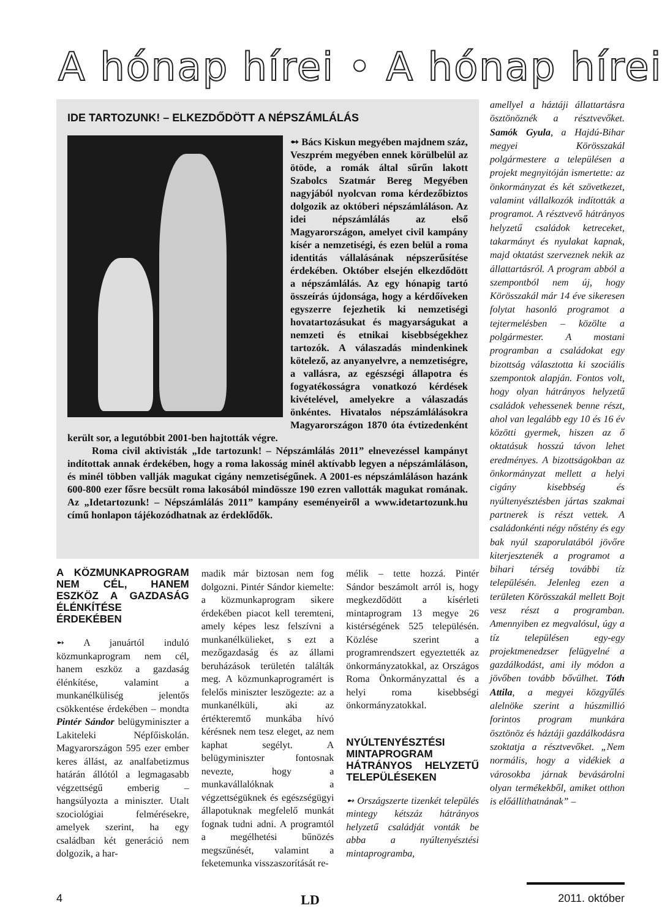A hónap hírei • A hónap hírei
IDE TARTOZUNK! – ELKEZDŐDÖTT A NÉPSZÁMLÁLÁS
➻ Bács Kiskun megyében majdnem száz, Veszprém megyében ennek körülbelül az ötöde, a romák által sűrűn lakott Szabolcs Szatmár Bereg Megyében nagyjából nyolcvan roma kérdezőbiztos dolgozik az októberi népszámláláson. Az idei népszámlálás az első Magyarországon, amelyet civil kampány kísér a nemzetiségi, és ezen belül a roma identitás vállalásának népszerűsítése érdekében. Október elsején elkezdődött a népszámlálás. Az egy hónapig tartó összeírás újdonsága, hogy a kérdőíveken egyszerre fejezhetik ki nemzetiségi hovatartozásukat és magyarságukat a nemzeti és etnikai kisebbségekhez tartozók. A válaszadás mindenkinek kötelező, az anyanyelvre, a nemzetiségre, a vallásra, az egészségi állapotra és fogyatékosságra vonatkozó kérdések kivételével, amelyekre a válaszadás önkéntes. Hivatalos népszámlálásokra Magyarországon 1870 óta évtizedenként került sor, a legutóbbit 2001-ben hajtották végre.
Roma civil aktivisták „Ide tartozunk! – Népszámlálás 2011” elnevezéssel kampányt indítottak annak érdekében, hogy a roma lakosság minél aktívabb legyen a népszámláláson, és minél többen vallják magukat cigány nemzetiségűnek. A 2001-es népszámláláson hazánk 600-800 ezer fősre becsült roma lakosából mindössze 190 ezren vallották magukat romának. Az „Idetartozunk! – Népszámlálás 2011” kampány eseményeiről a www.idetartozunk.hu című honlapon tájékozódhatnak az érdeklődők.
amellyel a háztáji állattartásra ösztönöznék a résztvevőket. Samók Gyula, a Hajdú-Bihar megyei Körösszakál polgármestere a településen a projekt megnyitóján ismertette: az önkormányzat és két szövetkezet, valamint vállalkozók indították a programot. A résztvevő hátrányos helyzetű családok ketreceket, takarmányt és nyulakat kapnak, majd oktatást szerveznek nekik az állattartásról. A program abból a szempontból nem új, hogy Körösszakál már 14 éve sikeresen folytat hasonló programot a tejtermelésben – közölte a polgármester. A mostani programban a családokat egy bizottság választotta ki szociális szempontok alapján. Fontos volt, hogy olyan hátrányos helyzetű családok vehessenek benne részt, ahol van legalább egy 10 és 16 év közötti gyermek, hiszen az ő oktatásuk hosszú távon lehet eredményes. A bizottságokban az önkormányzat mellett a helyi cigány kisebbség és nyúltenyésztésben jártas szakmai partnerek is részt vettek. A családonkénti négy nőstény és egy bak nyúl szaporulatából jövőre kiterjesztenék a programot a bihari térség további tíz településén. Jelenleg ezen a területen Körösszakál mellett Bojt vesz részt a programban. Amennyiben ez megvalósul, úgy a tíz településen egy-egy projektmenedzser felügyelné a gazdálkodást, ami ily módon a jövőben tovább bővülhet. Tóth Attila, a megyei közgyűlés alelnöke szerint a húszmillió forintos program munkára ösztönöz és háztáji gazdálkodásra szoktatja a résztvevőket. „Nem normális, hogy a vidékiek a városokba járnak bevásárolni olyan termékekből, amiket otthon is előállíthatnának” –
A KÖZMUNKAPROGRAM NEM CÉL, HANEM ESZKÖZ A GAZDASÁG ÉLÉNKÍTÉSE ÉRDEKÉBEN
➻ A januártól induló közmunkaprogram nem cél, hanem eszköz a gazdaság élénkítése, valamint a munkanélküliség jelentős csökkentése érdekében – mondta Pintér Sándor belügyminiszter a Lakiteleki Népfőiskolán. Magyarországon 595 ezer ember keres állást, az analfabetizmus határán állótól a legmagasabb végzettségű emberig – hangsúlyozta a miniszter. Utalt szociológiai felmérésekre, amelyek szerint, ha egy családban két generáció nem dolgozik, a har-
madik már biztosan nem fog dolgozni. Pintér Sándor kiemelte: a közmunkaprogram sikere érdekében piacot kell teremteni, amely képes lesz felszívni a munkanélkülieket, s ezt a mezőgazdaság és az állami beruházások területén találták meg. A közmunkaprogramért is felelős miniszter leszögezte: az a munkanélküli, aki az értékteremtő munkába hívó kérésnek nem tesz eleget, az nem kaphat segélyt. A belügyminiszter fontosnak nevezte, hogy a munkavállalóknak a végzettségüknek és egészségügyi állapotuknak megfelelő munkát fognak tudni adni. A programtól a megélhetési bűnözés megszűnését, valamint a feketemunka visszaszorítását re-
mélik – tette hozzá. Pintér Sándor beszámolt arról is, hogy megkezdődött a kísérleti mintaprogram 13 megye 26 kistérségének 525 településén. Közlése szerint a programrendszert egyeztették az önkormányzatokkal, az Országos Roma Önkormányzattal és a helyi roma kisebbségi önkormányzatokkal.
NYÚLTENYÉSZTÉSI MINTAPROGRAM HÁTRÁNYOS HELYZETŰ TELEPÜLÉSEKEN
➻ Országszerte tizenkét település mintegy kétszáz hátrányos helyzetű családját vonták be abba a nyúltenyésztési mintaprogramba,
4 LD 2011. október